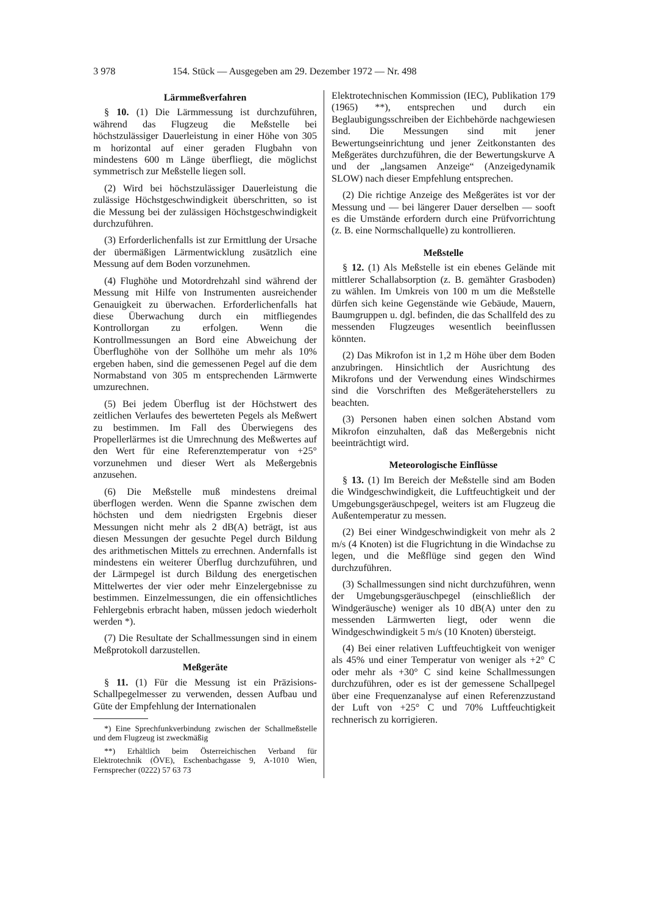3 978 154. Stück — Ausgegeben am 29. Dezember 1972 — Nr. 498
Lärmmeßverfahren
§ 10. (1) Die Lärmmessung ist durchzuführen, während das Flugzeug die Meßstelle bei höchstzulässiger Dauerleistung in einer Höhe von 305 m horizontal auf einer geraden Flugbahn von mindestens 600 m Länge überfliegt, die möglichst symmetrisch zur Meßstelle liegen soll.
(2) Wird bei höchstzulässiger Dauerleistung die zulässige Höchstgeschwindigkeit überschritten, so ist die Messung bei der zulässigen Höchstgeschwindigkeit durchzuführen.
(3) Erforderlichenfalls ist zur Ermittlung der Ursache der übermäßigen Lärmentwicklung zusätzlich eine Messung auf dem Boden vorzunehmen.
(4) Flughöhe und Motordrehzahl sind während der Messung mit Hilfe von Instrumenten ausreichender Genauigkeit zu überwachen. Erforderlichenfalls hat diese Überwachung durch ein mitfliegendes Kontrollorgan zu erfolgen. Wenn die Kontrollmessungen an Bord eine Abweichung der Überflughöhe von der Sollhöhe um mehr als 10% ergeben haben, sind die gemessenen Pegel auf die dem Normabstand von 305 m entsprechenden Lärmwerte umzurechnen.
(5) Bei jedem Überflug ist der Höchstwert des zeitlichen Verlaufes des bewerteten Pegels als Meßwert zu bestimmen. Im Fall des Überwiegens des Propellerlärmes ist die Umrechnung des Meßwertes auf den Wert für eine Referenztemperatur von +25° vorzunehmen und dieser Wert als Meßergebnis anzusehen.
(6) Die Meßstelle muß mindestens dreimal überflogen werden. Wenn die Spanne zwischen dem höchsten und dem niedrigsten Ergebnis dieser Messungen nicht mehr als 2 dB(A) beträgt, ist aus diesen Messungen der gesuchte Pegel durch Bildung des arithmetischen Mittels zu errechnen. Andernfalls ist mindestens ein weiterer Überflug durchzuführen, und der Lärmpegel ist durch Bildung des energetischen Mittelwertes der vier oder mehr Einzelergebnisse zu bestimmen. Einzelmessungen, die ein offensichtliches Fehlergebnis erbracht haben, müssen jedoch wiederholt werden *).
(7) Die Resultate der Schallmessungen sind in einem Meßprotokoll darzustellen.
Meßgeräte
§ 11. (1) Für die Messung ist ein Präzisions-Schallpegelmesser zu verwenden, dessen Aufbau und Güte der Empfehlung der Internationalen
*) Eine Sprechfunkverbindung zwischen der Schallmeßstelle und dem Flugzeug ist zweckmäßig
**) Erhältlich beim Österreichischen Verband für Elektrotechnik (ÖVE), Eschenbachgasse 9, A-1010 Wien, Fernsprecher (0222) 57 63 73
Elektrotechnischen Kommission (IEC), Publikation 179 (1965) **), entsprechen und durch ein Beglaubigungsschreiben der Eichbehörde nachgewiesen sind. Die Messungen sind mit jener Bewertungseinrichtung und jener Zeitkonstanten des Meßgerätes durchzuführen, die der Bewertungskurve A und der „langsamen Anzeige“ (Anzeigedynamik SLOW) nach dieser Empfehlung entsprechen.
(2) Die richtige Anzeige des Meßgerätes ist vor der Messung und — bei längerer Dauer derselben — sooft es die Umstände erfordern durch eine Prüfvorrichtung (z. B. eine Normschallquelle) zu kontrollieren.
Meßstelle
§ 12. (1) Als Meßstelle ist ein ebenes Gelände mit mittlerer Schallabsorption (z. B. gemähter Grasboden) zu wählen. Im Umkreis von 100 m um die Meßstelle dürfen sich keine Gegenstände wie Gebäude, Mauern, Baumgruppen u. dgl. befinden, die das Schallfeld des zu messenden Flugzeuges wesentlich beeinflussen könnten.
(2) Das Mikrofon ist in 1,2 m Höhe über dem Boden anzubringen. Hinsichtlich der Ausrichtung des Mikrofons und der Verwendung eines Windschirmes sind die Vorschriften des Meßgeräteherstellers zu beachten.
(3) Personen haben einen solchen Abstand vom Mikrofon einzuhalten, daß das Meßergebnis nicht beeinträchtigt wird.
Meteorologische Einflüsse
§ 13. (1) Im Bereich der Meßstelle sind am Boden die Windgeschwindigkeit, die Luftfeuchtigkeit und der Umgebungsgeräuschpegel, weiters ist am Flugzeug die Außentemperatur zu messen.
(2) Bei einer Windgeschwindigkeit von mehr als 2 m/s (4 Knoten) ist die Flugrichtung in die Windachse zu legen, und die Meßflüge sind gegen den Wind durchzuführen.
(3) Schallmessungen sind nicht durchzuführen, wenn der Umgebungsgeräuschpegel (einschließlich der Windgeräusche) weniger als 10 dB(A) unter den zu messenden Lärmwerten liegt, oder wenn die Windgeschwindigkeit 5 m/s (10 Knoten) übersteigt.
(4) Bei einer relativen Luftfeuchtigkeit von weniger als 45% und einer Temperatur von weniger als +2° C oder mehr als +30° C sind keine Schallmessungen durchzuführen, oder es ist der gemessene Schallpegel über eine Frequenzanalyse auf einen Referenzzustand der Luft von +25° C und 70% Luftfeuchtigkeit rechnerisch zu korrigieren.